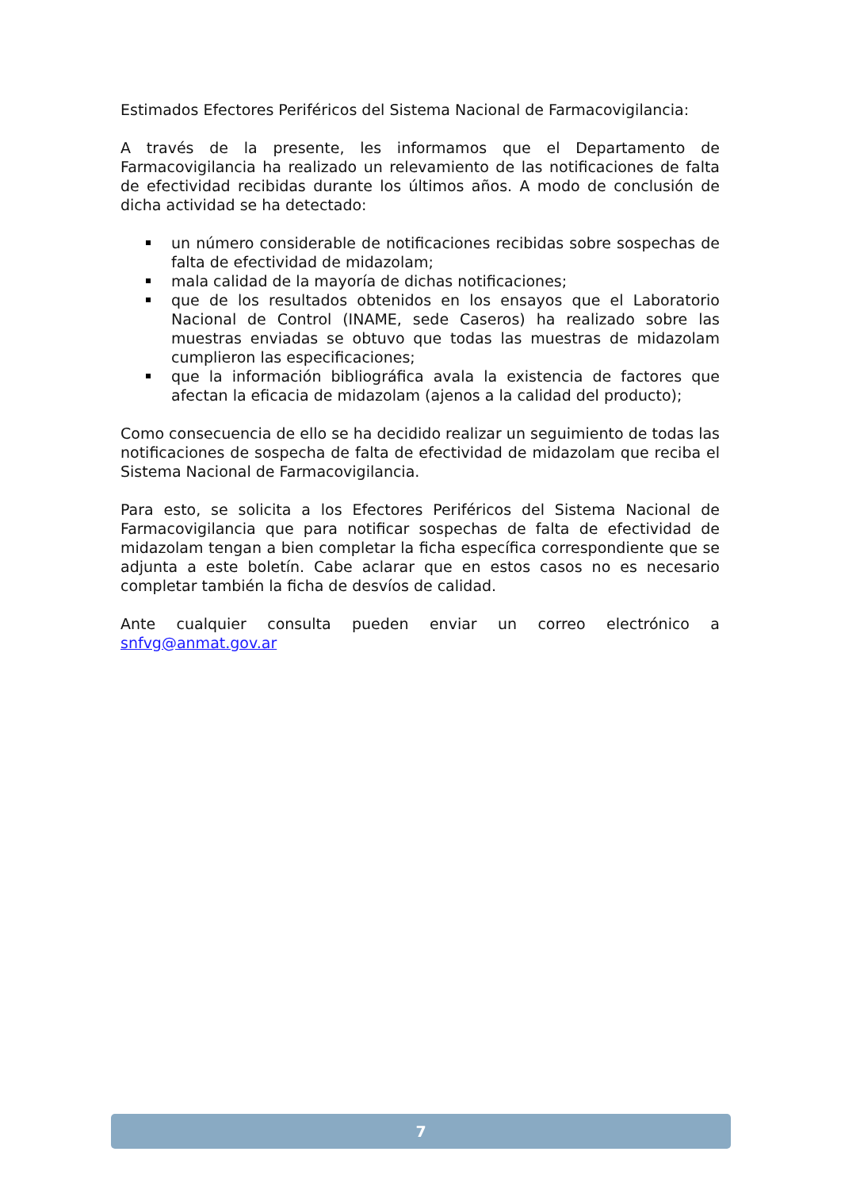Estimados Efectores Periféricos del Sistema Nacional de Farmacovigilancia:
A través de la presente, les informamos que el Departamento de Farmacovigilancia ha realizado un relevamiento de las notificaciones de falta de efectividad recibidas durante los últimos años. A modo de conclusión de dicha actividad se ha detectado:
un número considerable de notificaciones recibidas sobre sospechas de falta de efectividad de midazolam;
mala calidad de la mayoría de dichas notificaciones;
que de los resultados obtenidos en los ensayos que el Laboratorio Nacional de Control (INAME, sede Caseros) ha realizado sobre las muestras enviadas se obtuvo que todas las muestras de midazolam cumplieron las especificaciones;
que la información bibliográfica avala la existencia de factores que afectan la eficacia de midazolam (ajenos a la calidad del producto);
Como consecuencia de ello se ha decidido realizar un seguimiento de todas las notificaciones de sospecha de falta de efectividad de midazolam que reciba el Sistema Nacional de Farmacovigilancia.
Para esto, se solicita a los Efectores Periféricos del Sistema Nacional de Farmacovigilancia que para notificar sospechas de falta de efectividad de midazolam tengan a bien completar la ficha específica correspondiente que se adjunta a este boletín. Cabe aclarar que en estos casos no es necesario completar también la ficha de desvíos de calidad.
Ante cualquier consulta pueden enviar un correo electrónico a snfvg@anmat.gov.ar
7